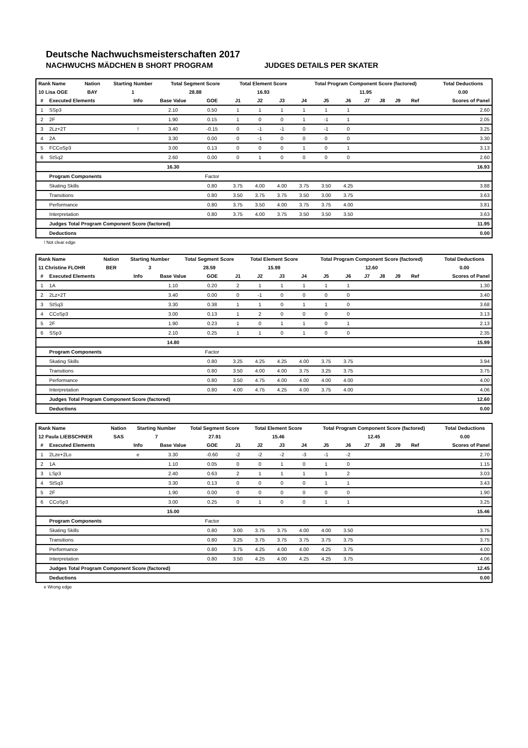Deutsche Nachwuchsmeisterschaften 2017
NACHWUCHS MÄDCHEN B SHORT PROGRAM JUDGES DETAILS PER SKATER
| Rank Name | Nation | Starting Number | Total Segment Score | Total Element Score | Total Program Component Score (factored) | Total Deductions |
| --- | --- | --- | --- | --- | --- | --- |
| 10 Lisa OGE | BAY | 1 | 28.88 | 16.93 | 11.95 | 0.00 |
| # | Executed Elements | Info | Base Value | GOE | J1 | J2 | J3 | J4 | J5 | J6 | J7 | J8 | J9 | Ref | Scores of Panel |
| --- | --- | --- | --- | --- | --- | --- | --- | --- | --- | --- | --- | --- | --- | --- | --- |
| 1 | SSp3 | | 2.10 | 0.50 | 1 | 1 | 1 | 1 | 1 | 1 | | | | | 2.60 |
| 2 | 2F | | 1.90 | 0.15 | 1 | 0 | 0 | 1 | -1 | 1 | | | | | 2.05 |
| 3 | 2Lz+2T | ! | 3.40 | -0.15 | 0 | -1 | -1 | 0 | -1 | 0 | | | | | 3.25 |
| 4 | 2A | | 3.30 | 0.00 | 0 | -1 | 0 | 0 | 0 | 0 | | | | | 3.30 |
| 5 | FCCoSp3 | | 3.00 | 0.13 | 0 | 0 | 0 | 1 | 0 | 1 | | | | | 3.13 |
| 6 | StSq2 | | 2.60 | 0.00 | 0 | 1 | 0 | 0 | 0 | 0 | | | | | 2.60 |
| | | | 16.30 | | | | | | | | | | | | 16.93 |
| | Program Components | | | Factor | | | | | | | | | | | |
| | Skating Skills | | | 0.80 | 3.75 | 4.00 | 4.00 | 3.75 | 3.50 | 4.25 | | | | | 3.88 |
| | Transitions | | | 0.80 | 3.50 | 3.75 | 3.75 | 3.50 | 3.00 | 3.75 | | | | | 3.63 |
| | Performance | | | 0.80 | 3.75 | 3.50 | 4.00 | 3.75 | 3.75 | 4.00 | | | | | 3.81 |
| | Interpretation | | | 0.80 | 3.75 | 4.00 | 3.75 | 3.50 | 3.50 | 3.50 | | | | | 3.63 |
| | Judges Total Program Component Score (factored) | | | | | | | | | | | | | | 11.95 |
| | Deductions | | | | | | | | | | | | | | 0.00 |
! Not clear edge
| Rank Name | Nation | Starting Number | Total Segment Score | Total Element Score | Total Program Component Score (factored) | Total Deductions |
| --- | --- | --- | --- | --- | --- | --- |
| 11 Christine FLOHR | BER | 3 | 28.59 | 15.99 | 12.60 | 0.00 |
| # | Executed Elements | Info | Base Value | GOE | J1 | J2 | J3 | J4 | J5 | J6 | J7 | J8 | J9 | Ref | Scores of Panel |
| --- | --- | --- | --- | --- | --- | --- | --- | --- | --- | --- | --- | --- | --- | --- | --- |
| 1 | 1A | | 1.10 | 0.20 | 2 | 1 | 1 | 1 | 1 | 1 | | | | | 1.30 |
| 2 | 2Lz+2T | | 3.40 | 0.00 | 0 | -1 | 0 | 0 | 0 | 0 | | | | | 3.40 |
| 3 | StSq3 | | 3.30 | 0.38 | 1 | 1 | 0 | 1 | 1 | 0 | | | | | 3.68 |
| 4 | CCoSp3 | | 3.00 | 0.13 | 1 | 2 | 0 | 0 | 0 | 0 | | | | | 3.13 |
| 5 | 2F | | 1.90 | 0.23 | 1 | 0 | 1 | 1 | 0 | 1 | | | | | 2.13 |
| 6 | SSp3 | | 2.10 | 0.25 | 1 | 1 | 0 | 1 | 0 | 0 | | | | | 2.35 |
| | | | 14.80 | | | | | | | | | | | | 15.99 |
| | Program Components | | | Factor | | | | | | | | | | | |
| | Skating Skills | | | 0.80 | 3.25 | 4.25 | 4.25 | 4.00 | 3.75 | 3.75 | | | | | 3.94 |
| | Transitions | | | 0.80 | 3.50 | 4.00 | 4.00 | 3.75 | 3.25 | 3.75 | | | | | 3.75 |
| | Performance | | | 0.80 | 3.50 | 4.75 | 4.00 | 4.00 | 4.00 | 4.00 | | | | | 4.00 |
| | Interpretation | | | 0.80 | 4.00 | 4.75 | 4.25 | 4.00 | 3.75 | 4.00 | | | | | 4.06 |
| | Judges Total Program Component Score (factored) | | | | | | | | | | | | | | 12.60 |
| | Deductions | | | | | | | | | | | | | | 0.00 |
| Rank Name | Nation | Starting Number | Total Segment Score | Total Element Score | Total Program Component Score (factored) | Total Deductions |
| --- | --- | --- | --- | --- | --- | --- |
| 12 Paula LIEBSCHNER | SAS | 7 | 27.91 | 15.46 | 12.45 | 0.00 |
| # | Executed Elements | Info | Base Value | GOE | J1 | J2 | J3 | J4 | J5 | J6 | J7 | J8 | J9 | Ref | Scores of Panel |
| --- | --- | --- | --- | --- | --- | --- | --- | --- | --- | --- | --- | --- | --- | --- | --- |
| 1 | 2Lze+2Lo | e | 3.30 | -0.60 | -2 | -2 | -2 | -3 | -1 | -2 | | | | | 2.70 |
| 2 | 1A | | 1.10 | 0.05 | 0 | 0 | 1 | 0 | 1 | 0 | | | | | 1.15 |
| 3 | LSp3 | | 2.40 | 0.63 | 2 | 1 | 1 | 1 | 1 | 2 | | | | | 3.03 |
| 4 | StSq3 | | 3.30 | 0.13 | 0 | 0 | 0 | 0 | 1 | 1 | | | | | 3.43 |
| 5 | 2F | | 1.90 | 0.00 | 0 | 0 | 0 | 0 | 0 | 0 | | | | | 1.90 |
| 6 | CCoSp3 | | 3.00 | 0.25 | 0 | 1 | 0 | 0 | 1 | 1 | | | | | 3.25 |
| | | | 15.00 | | | | | | | | | | | | 15.46 |
| | Program Components | | | Factor | | | | | | | | | | | |
| | Skating Skills | | | 0.80 | 3.00 | 3.75 | 3.75 | 4.00 | 4.00 | 3.50 | | | | | 3.75 |
| | Transitions | | | 0.80 | 3.25 | 3.75 | 3.75 | 3.75 | 3.75 | 3.75 | | | | | 3.75 |
| | Performance | | | 0.80 | 3.75 | 4.25 | 4.00 | 4.00 | 4.25 | 3.75 | | | | | 4.00 |
| | Interpretation | | | 0.80 | 3.50 | 4.25 | 4.00 | 4.25 | 4.25 | 3.75 | | | | | 4.06 |
| | Judges Total Program Component Score (factored) | | | | | | | | | | | | | | 12.45 |
| | Deductions | | | | | | | | | | | | | | 0.00 |
e Wrong edge